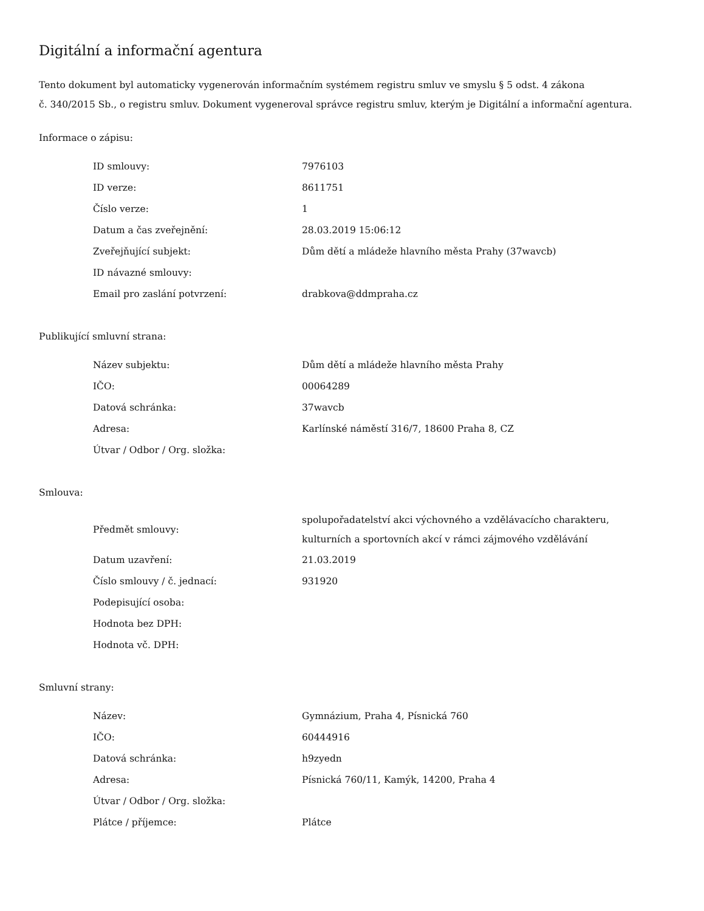Digitální a informační agentura
Tento dokument byl automaticky vygenerován informačním systémem registru smluv ve smyslu § 5 odst. 4 zákona
č. 340/2015 Sb., o registru smluv. Dokument vygeneroval správce registru smluv, kterým je Digitální a informační agentura.
Informace o zápisu:
| ID smlouvy: | 7976103 |
| ID verze: | 8611751 |
| Číslo verze: | 1 |
| Datum a čas zveřejnění: | 28.03.2019 15:06:12 |
| Zveřejňující subjekt: | Dům dětí a mládeže hlavního města Prahy (37wavcb) |
| ID návazné smlouvy: | |
| Email pro zaslání potvrzení: | drabkova@ddmpraha.cz |
Publikující smluvní strana:
| Název subjektu: | Dům dětí a mládeže hlavního města Prahy |
| IČO: | 00064289 |
| Datová schránka: | 37wavcb |
| Adresa: | Karlínské náměstí 316/7, 18600 Praha 8, CZ |
| Útvar / Odbor / Org. složka: | |
Smlouva:
| Předmět smlouvy: | spolupořadatelství akci výchovného a vzdělávacícho charakteru, kulturních a sportovních akcí v rámci zájmového vzdělávání |
| Datum uzavření: | 21.03.2019 |
| Číslo smlouvy / č. jednací: | 931920 |
| Podepisující osoba: | |
| Hodnota bez DPH: | |
| Hodnota vč. DPH: | |
Smluvní strany:
| Název: | Gymnázium, Praha 4, Písnická 760 |
| IČO: | 60444916 |
| Datová schránka: | h9zyedn |
| Adresa: | Písnická 760/11, Kamýk, 14200, Praha 4 |
| Útvar / Odbor / Org. složka: | |
| Plátce / příjemce: | Plátce |